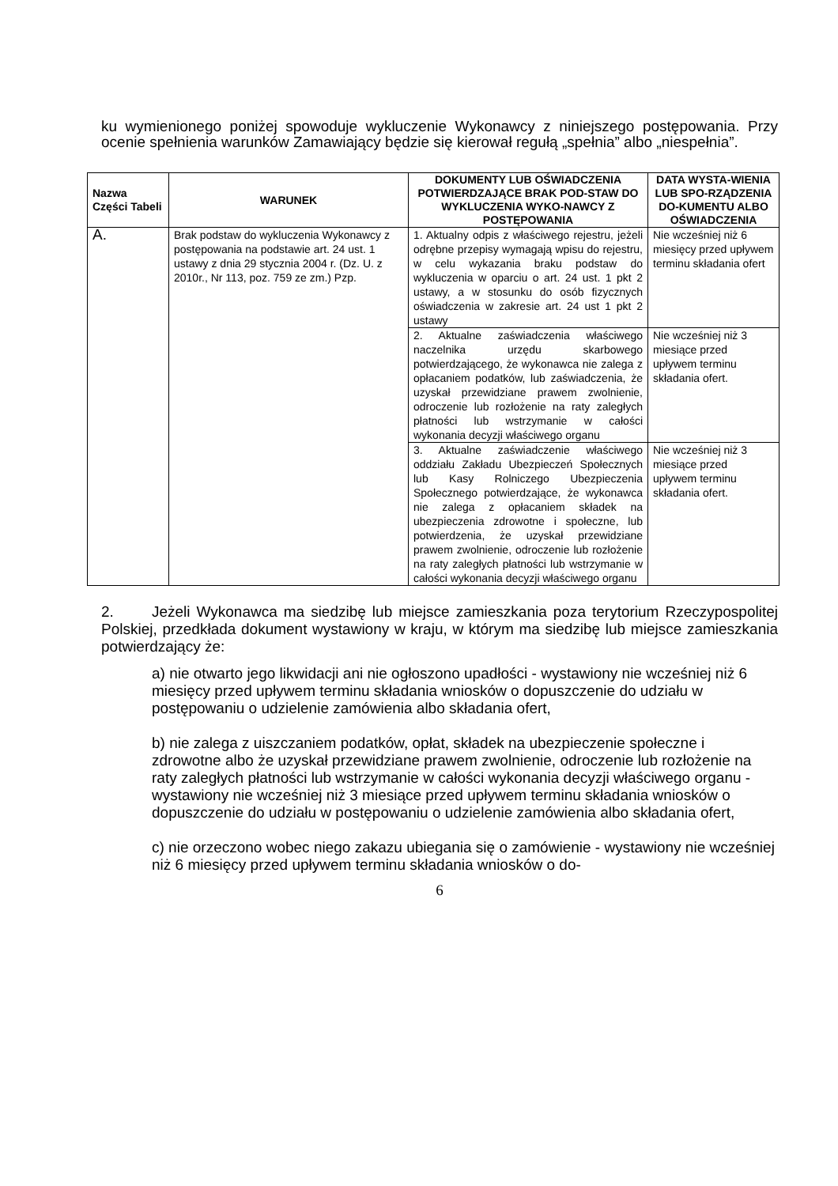ku wymienionego poniżej spowoduje wykluczenie Wykonawcy z niniejszego postępowania. Przy ocenie spełnienia warunków Zamawiający będzie się kierował regułą „spełnia” albo „niespełnia”.
| Nazwa Części Tabeli | WARUNEK | DOKUMENTY LUB OŚWIADCZENIA POTWIERDZAJĄCE BRAK POD-STAW DO WYKLUCZENIA WYKO-NAWCY Z POSTĘPOWANIA | DATA WYSTA-WIENIA LUB SPO-RZĄDZENIA DO-KUMENTU ALBO OŚWIADCZENIA |
| --- | --- | --- | --- |
| A. | Brak podstaw do wykluczenia Wykonawcy z postępowania na podstawie art. 24 ust. 1 ustawy z dnia 29 stycznia 2004 r. (Dz. U. z 2010r., Nr 113, poz. 759 ze zm.) Pzp. | 1. Aktualny odpis z właściwego rejestru, jeżeli odrębne przepisy wymagają wpisu do rejestru, w celu wykazania braku podstaw do wykluczenia w oparciu o art. 24 ust. 1 pkt 2 ustawy, a w stosunku do osób fizycznych oświadczenia w zakresie art. 24 ust 1 pkt 2 ustawy | Nie wcześniej niż 6 miesięcy przed upływem terminu składania ofert |
| | | 2. Aktualne zaświadczenia właściwego naczelnika urzędu skarbowego potwierdzającego, że wykonawca nie zalega z opłacaniem podatków, lub zaświadczenia, że uzyskał przewidziane prawem zwolnienie, odroczenie lub rozłożenie na raty zaległych płatności lub wstrzymanie w całości wykonania decyzji właściwego organu | Nie wcześniej niż 3 miesiące przed upływem terminu składania ofert. |
| | | 3. Aktualne zaświadczenie właściwego oddziału Zakładu Ubezpieczeń Społecznych lub Kasy Rolniczego Ubezpieczenia Społecznego potwierdzające, że wykonawca nie zalega z opłacaniem składek na ubezpieczenia zdrowotne i społeczne, lub potwierdzenia, że uzyskał przewidziane prawem zwolnienie, odroczenie lub rozłożenie na raty zaległych płatności lub wstrzymanie w całości wykonania decyzji właściwego organu | Nie wcześniej niż 3 miesiące przed upływem terminu składania ofert. |
2. Jeżeli Wykonawca ma siedzibę lub miejsce zamieszkania poza terytorium Rzeczypospolitej Polskiej, przedkłada dokument wystawiony w kraju, w którym ma siedzibę lub miejsce zamieszkania potwierdzający że:
a) nie otwarto jego likwidacji ani nie ogłoszono upadłości - wystawiony nie wcześniej niż 6 miesięcy przed upływem terminu składania wniosków o dopuszczenie do udziału w postępowaniu o udzielenie zamówienia albo składania ofert,
b) nie zalega z uiszczaniem podatków, opłat, składek na ubezpieczenie społeczne i zdrowotne albo że uzyskał przewidziane prawem zwolnienie, odroczenie lub rozłożenie na raty zaległych płatności lub wstrzymanie w całości wykonania decyzji właściwego organu - wystawiony nie wcześniej niż 3 miesiące przed upływem terminu składania wniosków o dopuszczenie do udziału w postępowaniu o udzielenie zamówienia albo składania ofert,
c) nie orzeczono wobec niego zakazu ubiegania się o zamówienie - wystawiony nie wcześniej niż 6 miesięcy przed upływem terminu składania wniosków o do-
6